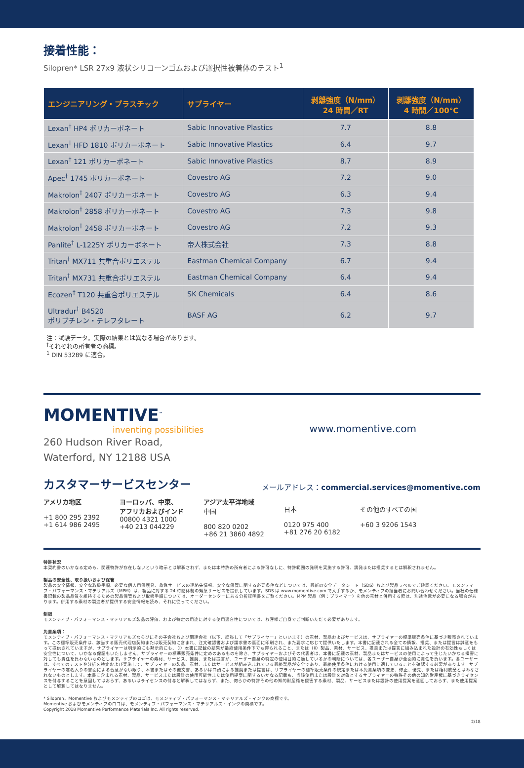接着性能：
Silopren* LSR 27x9 液状シリコーンゴムおよび選択性被着体のテスト<sup>1</sup>
| エンジニアリング・プラスチック | サプライヤー | 剥離強度（N/mm） 24 時間／RT | 剥離強度（N/mm） 4 時間／100°C |
| --- | --- | --- | --- |
| Lexan<sup>†</sup> HP4 ポリカーボネート | Sabic Innovative Plastics | 7.7 | 8.8 |
| Lexan<sup>†</sup> HFD 1810 ポリカーボネート | Sabic Innovative Plastics | 6.4 | 9.7 |
| Lexan<sup>†</sup> 121 ポリカーボネート | Sabic Innovative Plastics | 8.7 | 8.9 |
| Apec<sup>†</sup> 1745 ポリカーボネート | Covestro AG | 7.2 | 9.0 |
| Makrolon<sup>†</sup> 2407 ポリカーボネート | Covestro AG | 6.3 | 9.4 |
| Makrolon<sup>†</sup> 2858 ポリカーボネート | Covestro AG | 7.3 | 9.8 |
| Makrolon<sup>†</sup> 2458 ポリカーボネート | Covestro AG | 7.2 | 9.3 |
| Panlite<sup>†</sup> L-1225Y ポリカーボネート | 帝人株式会社 | 7.3 | 8.8 |
| Tritan<sup>†</sup> MX711 共重合ポリエステル | Eastman Chemical Company | 6.7 | 9.4 |
| Tritan<sup>†</sup> MX731 共重合ポリエステル | Eastman Chemical Company | 6.4 | 9.4 |
| Ecozen<sup>†</sup> T120 共重合ポリエステル | SK Chemicals | 6.4 | 8.6 |
| Ultradur<sup>†</sup> B4520 ポリブチレン・テレフタレート | BASF AG | 6.2 | 9.7 |
注：試験データ。実際の結果とは異なる場合があります。
<sup>†</sup> それぞれの所有者の商標。
<sup>1</sup> DIN 53289 に適合。
MOMENTIVE<sup>™</sup>
inventing possibilities
www.momentive.com
260 Hudson River Road,
Waterford, NY 12188 USA
カスタマーサービスセンター
メールアドレス：commercial.services@momentive.com
アメリカ地区
+1 800 295 2392
+1 614 986 2495
ヨーロッパ、中東、
アフリカおよびインド
00800 4321 1000
+40 213 044229
アジア太平洋地域
中国
800 820 0202
+86 21 3860 4892
日本
0120 975 400
+81 276 20 6182
その他のすべての国
+60 3 9206 1543
特許状況
本契約書のいかなる定めも、関連特許が存在しないという暗示とは解釈されず、または本特許の所有者による許可なしに、特許範囲の発明を実施する許可、誘発または推奨するとは解釈されません。
製品の安全性、取り扱いおよび保管
製品の安全情報、安全な取扱手順、必要な個人用保護具、救急サービスの連絡先情報、安全な保管に関する必要条件などについては、最新の安全データシート（SDS）および製品ラベルでご確認ください。モメンティブ・パフォーマンス・マテリアルズ（MPM）は、製品に対する 24 時間体制の緊急サービスを提供しています。SDS は www.momentive.com で入手するか、モメンティブの担当者にお問い合わせください。当社の仕様書記載の製品品質を維持するための製品保管および取扱手順については、オーダーセンターにある分析証明書をご覧ください。MPM 製品（例：プライマー）を他の素材と併用する際は、別途注意が必要になる場合があります。併用する素材の製造者が提供する安全情報を読み、それに従ってください。
制限
モメンティブ・パフォーマンス・マテリアルズ製品の評価、および特定の用途に対する使用適合性については、お客様ご自身でご判断いただく必要があります。
免責条項：
モメンティブ・パフォーマンス・マテリアルズならびにその子会社および関連会社（以下、総称して「サプライヤー」といいます）の素材、製品およびサービスは、サプライヤーの標準販売条件に基づき販売されています。この標準販売条件は、該当する販売代理店契約または販売契約に含まれ、注文確認書および請求書の裏面に印刷され、また要求に応じて提供いたします。本書に記載される全ての情報、推奨、または提言は誠意をもって提供されていますが、サプライヤーは明示的にも黙示的にも、（i）本書に記載の結果が最終使用条件下でも得られること、または（ii）製品、素材、サービス、推奨または提言に組み込まれた設計の有効性もしくは安全性について、いかなる保証もいたしません。サプライヤーの標準販売条件に定めのあるものを除き、サプライヤーおよびその代表者は、本書に記載の素材、製品またはサービスの使用によって生じたいかなる損害に対しても責任を負わないものとします。サプライヤーの素材、サービス、推奨、または提言が、ユーザー自身の特定の使用目的に適しているかの判断については、各ユーザー自身が全面的に責任を負います。各ユーザーは、すべてのテストや分析を特定および実施して、サプライヤーの製品、素材、またはサービスが組み込まれている最終製品が安全であり、最終使用条件における使用に適していることを確認する必要があります。サプライヤーの署名入りの書面による合意がない限り、本書またはその他文書、あるいは口頭による推奨または提言は、サプライヤーの標準販売条件の規定または本免責条項の変更、修正、優先、または権利放棄とはみなされないものとします。本書に含まれる素材、製品、サービスまたは設計の使用可能性または使用提案に関するいかなる記載も、当該使用または設計を対象とするサプライヤーの特許その他の知的財産権に基づきライセンスを付与することを意図してはおらず、あるいはライセンスの付与と解釈してはならず、また、何らかの特許その他の知的財産権を侵害する素材、製品、サービスまたは設計の使用提案を意図しておらず、また使用提案として解釈してはなりません。
* Silopren、Momentive およびモメンティブのロゴは、モメンティブ・パフォーマンス・マテリアルズ・インクの商標です。
Momentive およびモメンティブのロゴは、モメンティブ・パフォーマンス・マテリアルズ・インクの商標です。
Copyright 2018 Momentive Performance Materials Inc. All rights reserved.
2/18